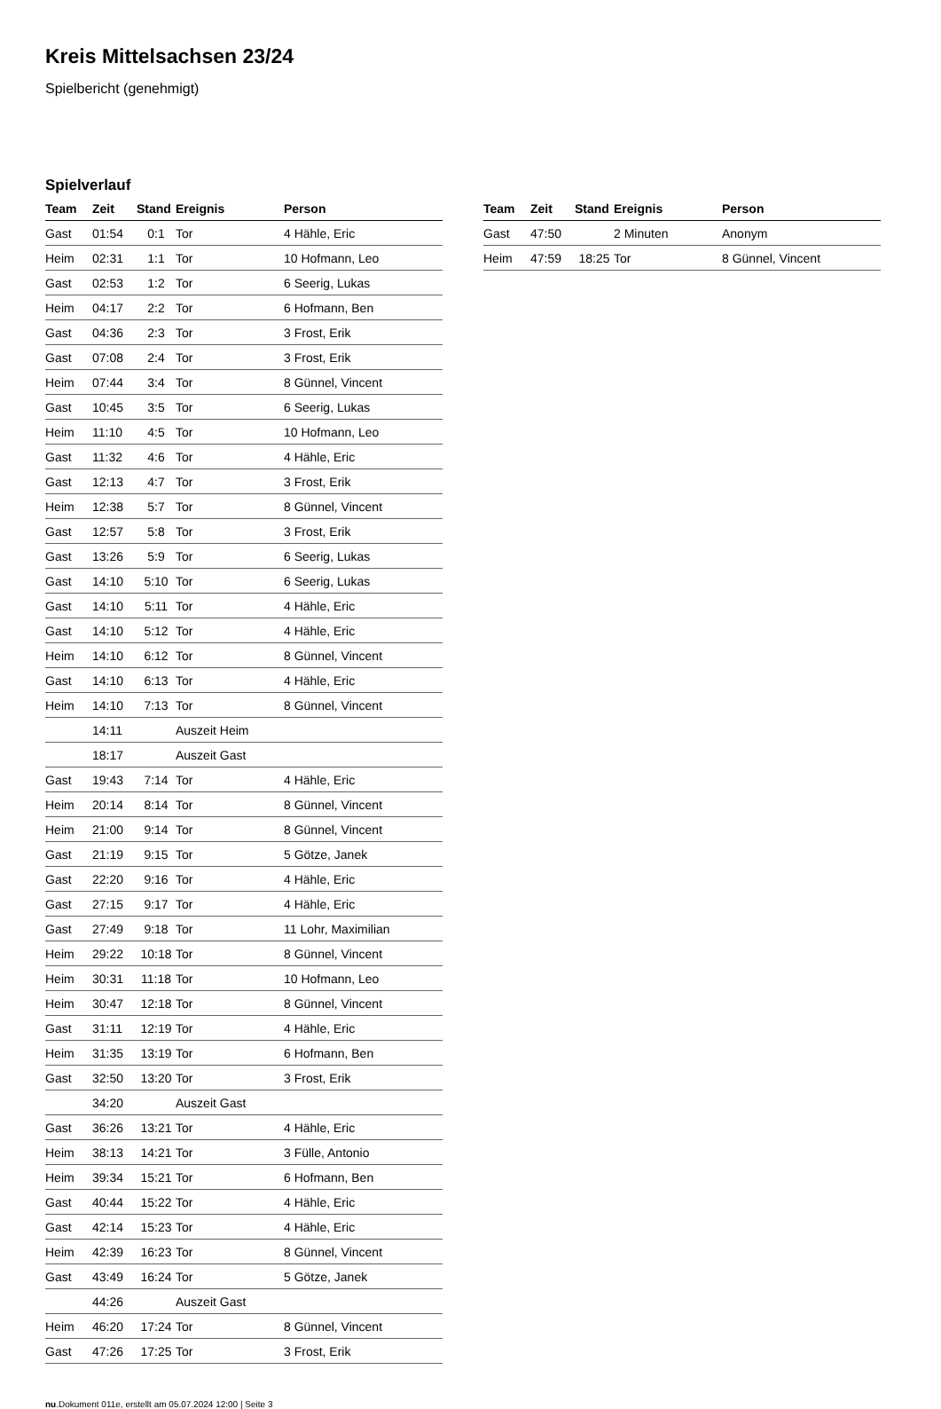Kreis Mittelsachsen 23/24
Spielbericht (genehmigt)
Spielverlauf
| Team | Zeit | Stand | Ereignis | Person |
| --- | --- | --- | --- | --- |
| Gast | 01:54 | 0:1 | Tor | 4 Hähle, Eric |
| Heim | 02:31 | 1:1 | Tor | 10 Hofmann, Leo |
| Gast | 02:53 | 1:2 | Tor | 6 Seerig, Lukas |
| Heim | 04:17 | 2:2 | Tor | 6 Hofmann, Ben |
| Gast | 04:36 | 2:3 | Tor | 3 Frost, Erik |
| Gast | 07:08 | 2:4 | Tor | 3 Frost, Erik |
| Heim | 07:44 | 3:4 | Tor | 8 Günnel, Vincent |
| Gast | 10:45 | 3:5 | Tor | 6 Seerig, Lukas |
| Heim | 11:10 | 4:5 | Tor | 10 Hofmann, Leo |
| Gast | 11:32 | 4:6 | Tor | 4 Hähle, Eric |
| Gast | 12:13 | 4:7 | Tor | 3 Frost, Erik |
| Heim | 12:38 | 5:7 | Tor | 8 Günnel, Vincent |
| Gast | 12:57 | 5:8 | Tor | 3 Frost, Erik |
| Gast | 13:26 | 5:9 | Tor | 6 Seerig, Lukas |
| Gast | 14:10 | 5:10 | Tor | 6 Seerig, Lukas |
| Gast | 14:10 | 5:11 | Tor | 4 Hähle, Eric |
| Gast | 14:10 | 5:12 | Tor | 4 Hähle, Eric |
| Heim | 14:10 | 6:12 | Tor | 8 Günnel, Vincent |
| Gast | 14:10 | 6:13 | Tor | 4 Hähle, Eric |
| Heim | 14:10 | 7:13 | Tor | 8 Günnel, Vincent |
| | 14:11 | | Auszeit Heim | |
| | 18:17 | | Auszeit Gast | |
| Gast | 19:43 | 7:14 | Tor | 4 Hähle, Eric |
| Heim | 20:14 | 8:14 | Tor | 8 Günnel, Vincent |
| Heim | 21:00 | 9:14 | Tor | 8 Günnel, Vincent |
| Gast | 21:19 | 9:15 | Tor | 5 Götze, Janek |
| Gast | 22:20 | 9:16 | Tor | 4 Hähle, Eric |
| Gast | 27:15 | 9:17 | Tor | 4 Hähle, Eric |
| Gast | 27:49 | 9:18 | Tor | 11 Lohr, Maximilian |
| Heim | 29:22 | 10:18 | Tor | 8 Günnel, Vincent |
| Heim | 30:31 | 11:18 | Tor | 10 Hofmann, Leo |
| Heim | 30:47 | 12:18 | Tor | 8 Günnel, Vincent |
| Gast | 31:11 | 12:19 | Tor | 4 Hähle, Eric |
| Heim | 31:35 | 13:19 | Tor | 6 Hofmann, Ben |
| Gast | 32:50 | 13:20 | Tor | 3 Frost, Erik |
| | 34:20 | | Auszeit Gast | |
| Gast | 36:26 | 13:21 | Tor | 4 Hähle, Eric |
| Heim | 38:13 | 14:21 | Tor | 3 Fülle, Antonio |
| Heim | 39:34 | 15:21 | Tor | 6 Hofmann, Ben |
| Gast | 40:44 | 15:22 | Tor | 4 Hähle, Eric |
| Gast | 42:14 | 15:23 | Tor | 4 Hähle, Eric |
| Heim | 42:39 | 16:23 | Tor | 8 Günnel, Vincent |
| Gast | 43:49 | 16:24 | Tor | 5 Götze, Janek |
| | 44:26 | | Auszeit Gast | |
| Heim | 46:20 | 17:24 | Tor | 8 Günnel, Vincent |
| Gast | 47:26 | 17:25 | Tor | 3 Frost, Erik |
| Team | Zeit | Stand | Ereignis | Person |
| --- | --- | --- | --- | --- |
| Gast | 47:50 | | 2 Minuten | Anonym |
| Heim | 47:59 | 18:25 | Tor | 8 Günnel, Vincent |
nu.Dokument 011e, erstellt am 05.07.2024 12:00 | Seite 3